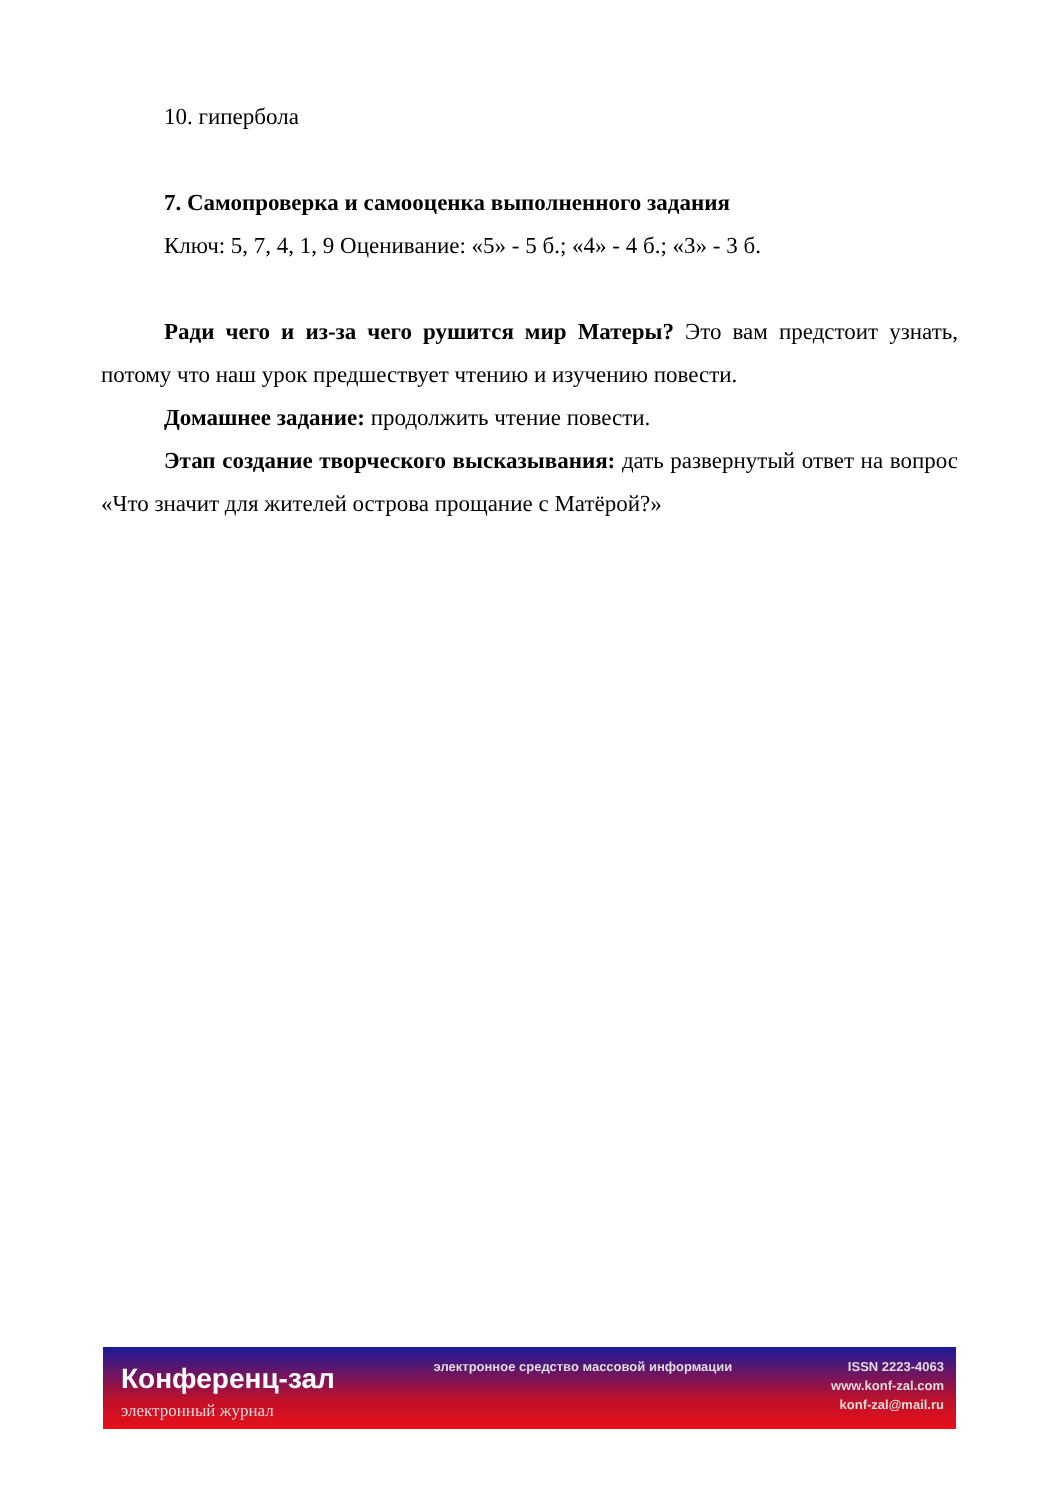10. гипербола
7. Самопроверка и самооценка выполненного задания
Ключ: 5, 7, 4, 1, 9 Оценивание: «5» - 5 б.; «4» - 4 б.; «3» - 3 б.
Ради чего и из-за чего рушится мир Матеры? Это вам предстоит узнать, потому что наш урок предшествует чтению и изучению повести.
Домашнее задание: продолжить чтение повести.
Этап создание творческого высказывания: дать развернутый ответ на вопрос «Что значит для жителей острова прощание с Матёрой?»
Конференц-зал
электронный журнал
электронное средство массовой информации
ISSN 2223-4063
www.konf-zal.com
konf-zal@mail.ru